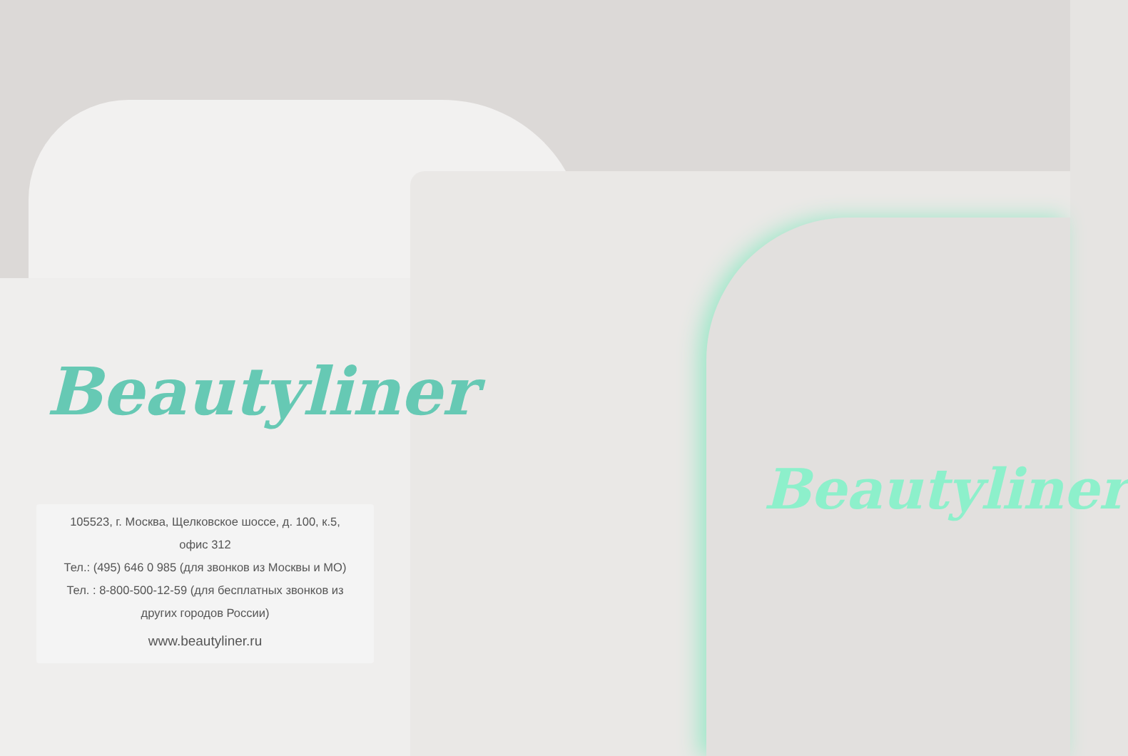Beautyliner
Beautyliner
105523, г. Москва, Щелковское шоссе, д. 100, к.5,
офис 312
Тел.: (495) 646 0 985 (для звонков из Москвы и МО)
Тел. : 8-800-500-12-59 (для бесплатных звонков из
других городов России)
www.beautyliner.ru